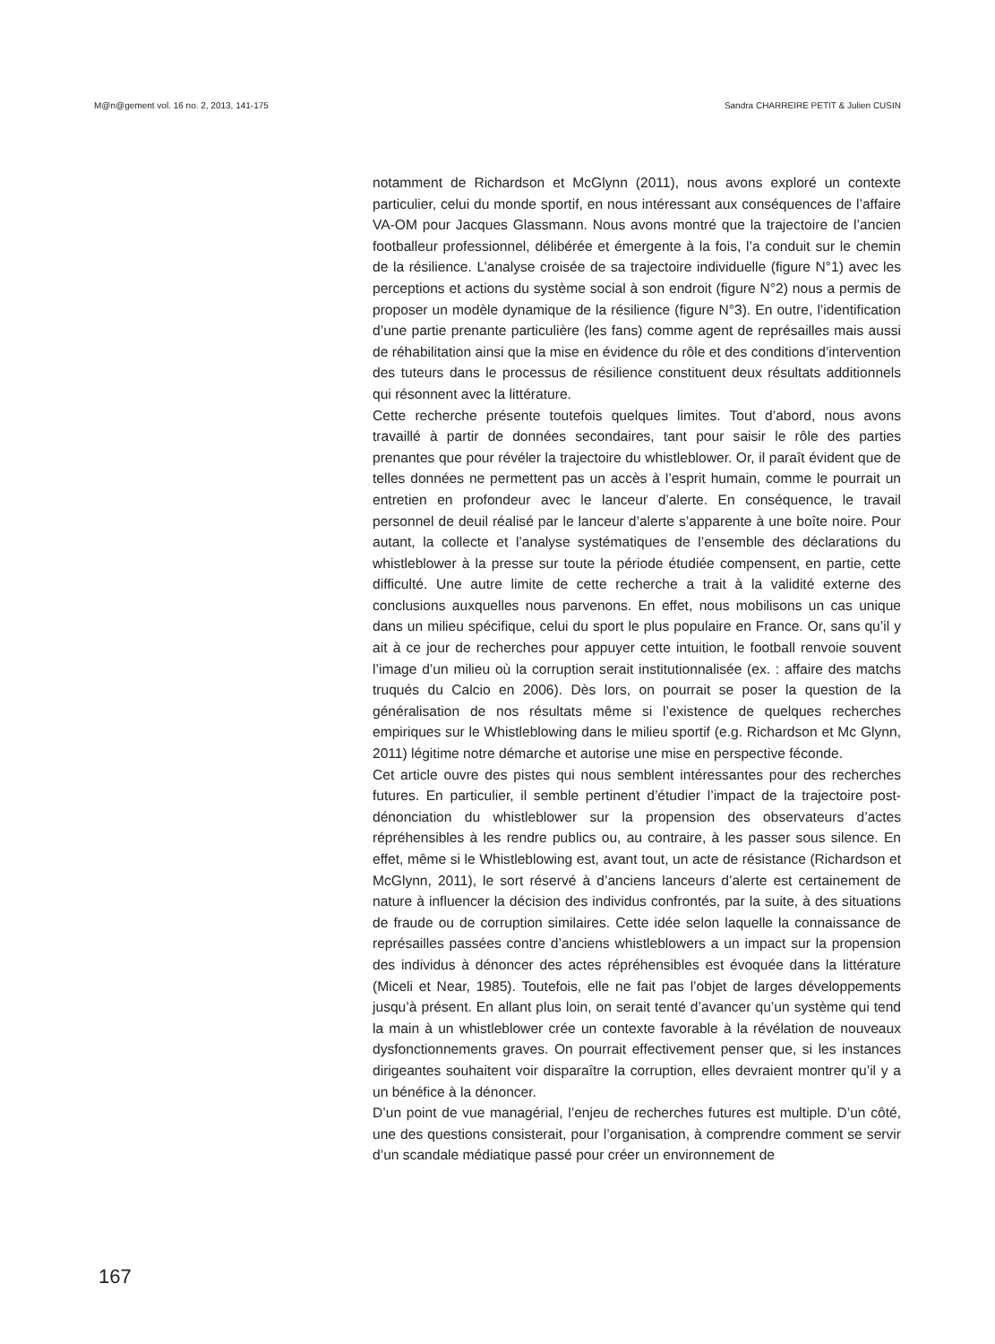M@n@gement vol. 16 no. 2, 2013, 141-175 Sandra CHARREIRE PETIT & Julien CUSIN
notamment de Richardson et McGlynn (2011), nous avons exploré un contexte particulier, celui du monde sportif, en nous intéressant aux conséquences de l’affaire VA-OM pour Jacques Glassmann. Nous avons montré que la trajectoire de l’ancien footballeur professionnel, délibérée et émergente à la fois, l’a conduit sur le chemin de la résilience. L’analyse croisée de sa trajectoire individuelle (figure N°1) avec les perceptions et actions du système social à son endroit (figure N°2) nous a permis de proposer un modèle dynamique de la résilience (figure N°3). En outre, l’identification d’une partie prenante particulière (les fans) comme agent de représailles mais aussi de réhabilitation ainsi que la mise en évidence du rôle et des conditions d’intervention des tuteurs dans le processus de résilience constituent deux résultats additionnels qui résonnent avec la littérature.
Cette recherche présente toutefois quelques limites. Tout d’abord, nous avons travaillé à partir de données secondaires, tant pour saisir le rôle des parties prenantes que pour révéler la trajectoire du whistleblower. Or, il paraît évident que de telles données ne permettent pas un accès à l’esprit humain, comme le pourrait un entretien en profondeur avec le lanceur d’alerte. En conséquence, le travail personnel de deuil réalisé par le lanceur d’alerte s’apparente à une boîte noire. Pour autant, la collecte et l’analyse systématiques de l’ensemble des déclarations du whistleblower à la presse sur toute la période étudiée compensent, en partie, cette difficulté. Une autre limite de cette recherche a trait à la validité externe des conclusions auxquelles nous parvenons. En effet, nous mobilisons un cas unique dans un milieu spécifique, celui du sport le plus populaire en France. Or, sans qu’il y ait à ce jour de recherches pour appuyer cette intuition, le football renvoie souvent l’image d’un milieu où la corruption serait institutionnalisée (ex. : affaire des matchs truqués du Calcio en 2006). Dès lors, on pourrait se poser la question de la généralisation de nos résultats même si l’existence de quelques recherches empiriques sur le Whistleblowing dans le milieu sportif (e.g. Richardson et Mc Glynn, 2011) légitime notre démarche et autorise une mise en perspective féconde.
Cet article ouvre des pistes qui nous semblent intéressantes pour des recherches futures. En particulier, il semble pertinent d’étudier l’impact de la trajectoire post-dénonciation du whistleblower sur la propension des observateurs d’actes répréhensibles à les rendre publics ou, au contraire, à les passer sous silence. En effet, même si le Whistleblowing est, avant tout, un acte de résistance (Richardson et McGlynn, 2011), le sort réservé à d’anciens lanceurs d’alerte est certainement de nature à influencer la décision des individus confrontés, par la suite, à des situations de fraude ou de corruption similaires. Cette idée selon laquelle la connaissance de représailles passées contre d’anciens whistleblowers a un impact sur la propension des individus à dénoncer des actes répréhensibles est évoquée dans la littérature (Miceli et Near, 1985). Toutefois, elle ne fait pas l’objet de larges développements jusqu’à présent. En allant plus loin, on serait tenté d’avancer qu’un système qui tend la main à un whistleblower crée un contexte favorable à la révélation de nouveaux dysfonctionnements graves. On pourrait effectivement penser que, si les instances dirigeantes souhaitent voir disparaître la corruption, elles devraient montrer qu’il y a un bénéfice à la dénoncer.
D’un point de vue managérial, l’enjeu de recherches futures est multiple. D’un côté, une des questions consisterait, pour l’organisation, à comprendre comment se servir d’un scandale médiatique passé pour créer un environnement de
167